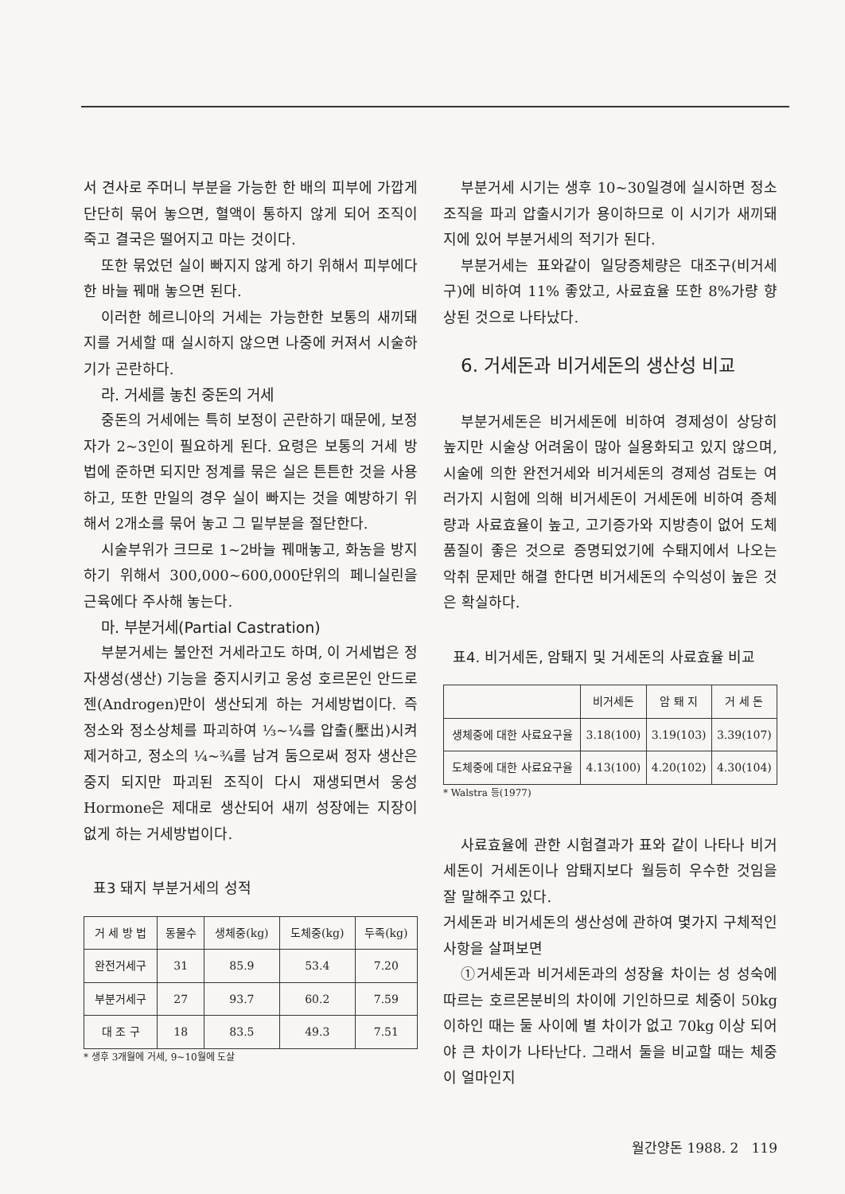서 견사로 주머니 부분을 가능한 한 배의 피부에 가깝게 단단히 묶어 놓으면, 혈액이 통하지 않게 되어 조직이 죽고 결국은 떨어지고 마는 것이다.
또한 묶었던 실이 빠지지 않게 하기 위해서 피부에다 한 바늘 꿰매 놓으면 된다.
이러한 헤르니아의 거세는 가능한한 보통의 새끼돼지를 거세할 때 실시하지 않으면 나중에 커져서 시술하기가 곤란하다.
라. 거세를 놓친 중돈의 거세
중돈의 거세에는 특히 보정이 곤란하기 때문에, 보정자가 2~3인이 필요하게 된다. 요령은 보통의 거세 방법에 준하면 되지만 정계를 묶은 실은 튼튼한 것을 사용하고, 또한 만일의 경우 실이 빠지는 것을 예방하기 위해서 2개소를 묶어 놓고 그 밑부분을 절단한다.
시술부위가 크므로 1~2바늘 꿰매놓고, 화농을 방지하기 위해서 300,000~600,000단위의 페니실린을 근육에다 주사해 놓는다.
마. 부분거세(Partial Castration)
부분거세는 불안전 거세라고도 하며, 이 거세법은 정자생성(생산) 기능을 중지시키고 웅성 호르몬인 안드로젠(Androgen)만이 생산되게 하는 거세방법이다. 즉 정소와 정소상체를 파괴하여 ⅓~¼를 압출(壓出)시켜 제거하고, 정소의 ¼~¾를 남겨 둠으로써 정자 생산은 중지 되지만 파괴된 조직이 다시 재생되면서 웅성 Hormone은 제대로 생산되어 새끼 성장에는 지장이 없게 하는 거세방법이다.
표3 돼지 부분거세의 성적
| 거 세 방 법 | 동물수 | 생체중(kg) | 도체중(kg) | 두족(kg) |
| --- | --- | --- | --- | --- |
| 완전거세구 | 31 | 85.9 | 53.4 | 7.20 |
| 부분거세구 | 27 | 93.7 | 60.2 | 7.59 |
| 대 조 구 | 18 | 83.5 | 49.3 | 7.51 |
* 생후 3개월에 거세, 9~10월에 도살
부분거세 시기는 생후 10~30일경에 실시하면 정소조직을 파괴 압출시기가 용이하므로 이 시기가 새끼돼지에 있어 부분거세의 적기가 된다.
부분거세는 표와같이 일당증체량은 대조구(비거세구)에 비하여 11% 좋았고, 사료효율 또한 8%가량 향상된 것으로 나타났다.
6. 거세돈과 비거세돈의 생산성 비교
부분거세돈은 비거세돈에 비하여 경제성이 상당히 높지만 시술상 어려움이 많아 실용화되고 있지 않으며, 시술에 의한 완전거세와 비거세돈의 경제성 검토는 여러가지 시험에 의해 비거세돈이 거세돈에 비하여 증체량과 사료효율이 높고, 고기증가와 지방층이 없어 도체품질이 좋은 것으로 증명되었기에 수퇘지에서 나오는 악취 문제만 해결 한다면 비거세돈의 수익성이 높은 것은 확실하다.
표4. 비거세돈, 암퇘지 및 거세돈의 사료효율 비교
| | 비거세돈 | 암 퇘 지 | 거 세 돈 |
| --- | --- | --- | --- |
| 생체중에 대한 사료요구율 | 3.18(100) | 3.19(103) | 3.39(107) |
| 도체중에 대한 사료요구율 | 4.13(100) | 4.20(102) | 4.30(104) |
* Walstra 등(1977)
사료효율에 관한 시험결과가 표와 같이 나타나 비거세돈이 거세돈이나 암퇘지보다 월등히 우수한 것임을 잘 말해주고 있다.
거세돈과 비거세돈의 생산성에 관하여 몇가지 구체적인 사항을 살펴보면
①거세돈과 비거세돈과의 성장율 차이는 성 성숙에 따르는 호르몬분비의 차이에 기인하므로 체중이 50kg 이하인 때는 둘 사이에 별 차이가 없고 70kg 이상 되어야 큰 차이가 나타난다. 그래서 둘을 비교할 때는 체중이 얼마인지
월간양돈 1988. 2 119